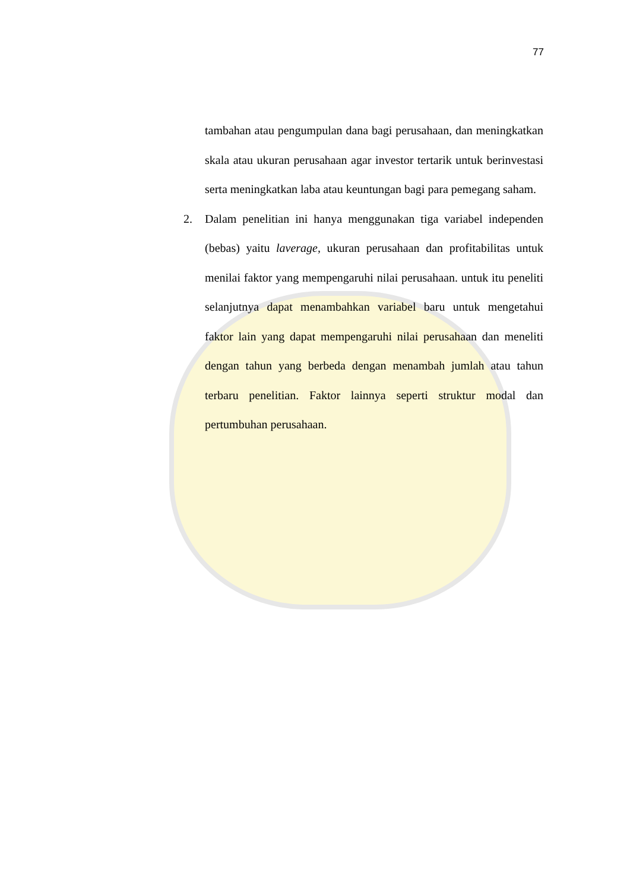77
tambahan atau pengumpulan dana bagi perusahaan, dan meningkatkan skala atau ukuran perusahaan agar investor tertarik untuk berinvestasi serta meningkatkan laba atau keuntungan bagi para pemegang saham.
2. Dalam penelitian ini hanya menggunakan tiga variabel independen (bebas) yaitu laverage, ukuran perusahaan dan profitabilitas untuk menilai faktor yang mempengaruhi nilai perusahaan. untuk itu peneliti selanjutnya dapat menambahkan variabel baru untuk mengetahui faktor lain yang dapat mempengaruhi nilai perusahaan dan meneliti dengan tahun yang berbeda dengan menambah jumlah atau tahun terbaru penelitian. Faktor lainnya seperti struktur modal dan pertumbuhan perusahaan.